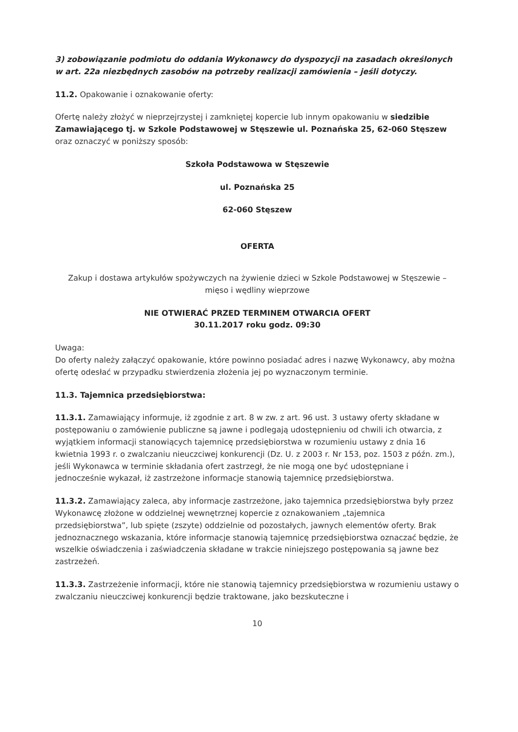3) zobowiązanie podmiotu do oddania Wykonawcy do dyspozycji na zasadach określonych w art. 22a niezbędnych zasobów na potrzeby realizacji zamówienia – jeśli dotyczy.
11.2. Opakowanie i oznakowanie oferty:
Ofertę należy złożyć w nieprzejrzystej i zamkniętej kopercie lub innym opakowaniu w siedzibie Zamawiającego tj. w Szkole Podstawowej w Stęszewie ul. Poznańska 25, 62-060 Stęszew oraz oznaczyć w poniższy sposób:
Szkoła Podstawowa w Stęszewie
ul. Poznańska 25
62-060 Stęszew
OFERTA
Zakup i dostawa artykułów spożywczych na żywienie dzieci w Szkole Podstawowej w Stęszewie – mięso i wędliny wieprzowe
NIE OTWIERAĆ PRZED TERMINEM OTWARCIA OFERT
30.11.2017 roku godz. 09:30
Uwaga:
Do oferty należy załączyć opakowanie, które powinno posiadać adres i nazwę Wykonawcy, aby można ofertę odesłać w przypadku stwierdzenia złożenia jej po wyznaczonym terminie.
11.3. Tajemnica przedsiębiorstwa:
11.3.1. Zamawiający informuje, iż zgodnie z art. 8 w zw. z art. 96 ust. 3 ustawy oferty składane w postępowaniu o zamówienie publiczne są jawne i podlegają udostępnieniu od chwili ich otwarcia, z wyjątkiem informacji stanowiących tajemnicę przedsiębiorstwa w rozumieniu ustawy z dnia 16 kwietnia 1993 r. o zwalczaniu nieuczciwej konkurencji (Dz. U. z 2003 r. Nr 153, poz. 1503 z późn. zm.), jeśli Wykonawca w terminie składania ofert zastrzegł, że nie mogą one być udostępniane i jednocześnie wykazał, iż zastrzeżone informacje stanowią tajemnicę przedsiębiorstwa.
11.3.2. Zamawiający zaleca, aby informacje zastrzeżone, jako tajemnica przedsiębiorstwa były przez Wykonawcę złożone w oddzielnej wewnętrznej kopercie z oznakowaniem „tajemnica przedsiębiorstwa”, lub spięte (zszyte) oddzielnie od pozostałych, jawnych elementów oferty. Brak jednoznacznego wskazania, które informacje stanowią tajemnicę przedsiębiorstwa oznaczać będzie, że wszelkie oświadczenia i zaświadczenia składane w trakcie niniejszego postępowania są jawne bez zastrzeżeń.
11.3.3. Zastrzeżenie informacji, które nie stanowią tajemnicy przedsiębiorstwa w rozumieniu ustawy o zwalczaniu nieuczciwej konkurencji będzie traktowane, jako bezskuteczne i
10